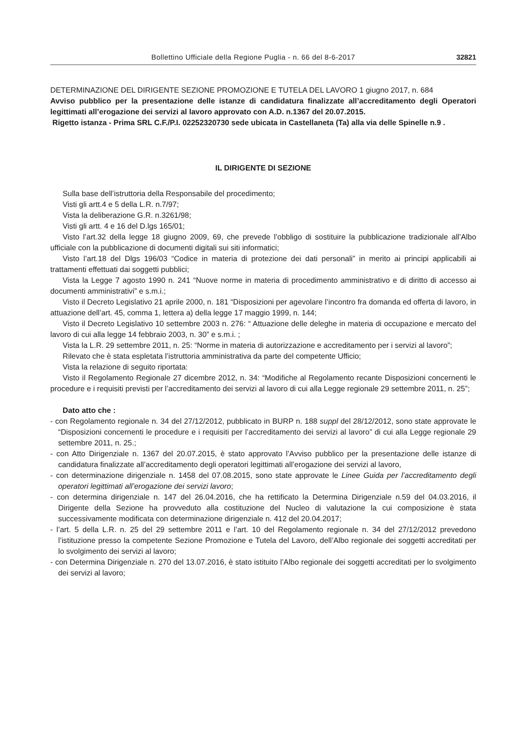Bollettino Ufficiale della Regione Puglia - n. 66 del 8-6-2017 32821
DETERMINAZIONE DEL DIRIGENTE SEZIONE PROMOZIONE E TUTELA DEL LAVORO 1 giugno 2017, n. 684
Avviso pubblico per la presentazione delle istanze di candidatura finalizzate all’accreditamento degli Operatori legittimati all’erogazione dei servizi al lavoro approvato con A.D. n.1367 del 20.07.2015.
Rigetto istanza - Prima SRL C.F./P.I. 02252320730 sede ubicata in Castellaneta (Ta) alla via delle Spinelle n.9 .
IL DIRIGENTE DI SEZIONE
Sulla base dell’istruttoria della Responsabile del procedimento;
Visti gli artt.4 e 5 della L.R. n.7/97;
Vista la deliberazione G.R. n.3261/98;
Visti gli artt. 4 e 16 del D.lgs 165/01;
Visto l’art.32 della legge 18 giugno 2009, 69, che prevede l’obbligo di sostituire la pubblicazione tradizionale all’Albo ufficiale con la pubblicazione di documenti digitali sui siti informatici;
Visto l’art.18 del Dlgs 196/03 “Codice in materia di protezione dei dati personali” in merito ai principi applicabili ai trattamenti effettuati dai soggetti pubblici;
Vista la Legge 7 agosto 1990 n. 241 “Nuove norme in materia di procedimento amministrativo e di diritto di accesso ai documenti amministrativi” e s.m.i.;
Visto il Decreto Legislativo 21 aprile 2000, n. 181 “Disposizioni per agevolare l’incontro fra domanda ed offerta di lavoro, in attuazione dell’art. 45, comma 1, lettera a) della legge 17 maggio 1999, n. 144;
Visto il Decreto Legislativo 10 settembre 2003 n. 276: “ Attuazione delle deleghe in materia di occupazione e mercato del lavoro di cui alla legge 14 febbraio 2003, n. 30” e s.m.i. ;
Vista la L.R. 29 settembre 2011, n. 25: “Norme in materia di autorizzazione e accreditamento per i servizi al lavoro”;
Rilevato che è stata espletata l’istruttoria amministrativa da parte del competente Ufficio;
Vista la relazione di seguito riportata:
Visto il Regolamento Regionale 27 dicembre 2012, n. 34: “Modifiche al Regolamento recante Disposizioni concernenti le procedure e i requisiti previsti per l’accreditamento dei servizi al lavoro di cui alla Legge regionale 29 settembre 2011, n. 25”;
Dato atto che :
- con Regolamento regionale n. 34 del 27/12/2012, pubblicato in BURP n. 188 suppl del 28/12/2012, sono state approvate le “Disposizioni concernenti le procedure e i requisiti per l’accreditamento dei servizi al lavoro” di cui alla Legge regionale 29 settembre 2011, n. 25.;
- con Atto Dirigenziale n. 1367 del 20.07.2015, è stato approvato l’Avviso pubblico per la presentazione delle istanze di candidatura finalizzate all’accreditamento degli operatori legittimati all’erogazione dei servizi al lavoro,
- con determinazione dirigenziale n. 1458 del 07.08.2015, sono state approvate le Linee Guida per l’accreditamento degli operatori legittimati all’erogazione dei servizi lavoro;
- con determina dirigenziale n. 147 del 26.04.2016, che ha rettificato la Determina Dirigenziale n.59 del 04.03.2016, il Dirigente della Sezione ha provveduto alla costituzione del Nucleo di valutazione la cui composizione è stata successivamente modificata con determinazione dirigenziale n. 412 del 20.04.2017;
- l’art. 5 della L.R. n. 25 del 29 settembre 2011 e l’art. 10 del Regolamento regionale n. 34 del 27/12/2012 prevedono l’istituzione presso la competente Sezione Promozione e Tutela del Lavoro, dell’Albo regionale dei soggetti accreditati per lo svolgimento dei servizi al lavoro;
- con Determina Dirigenziale n. 270 del 13.07.2016, è stato istituito l’Albo regionale dei soggetti accreditati per lo svolgimento dei servizi al lavoro;